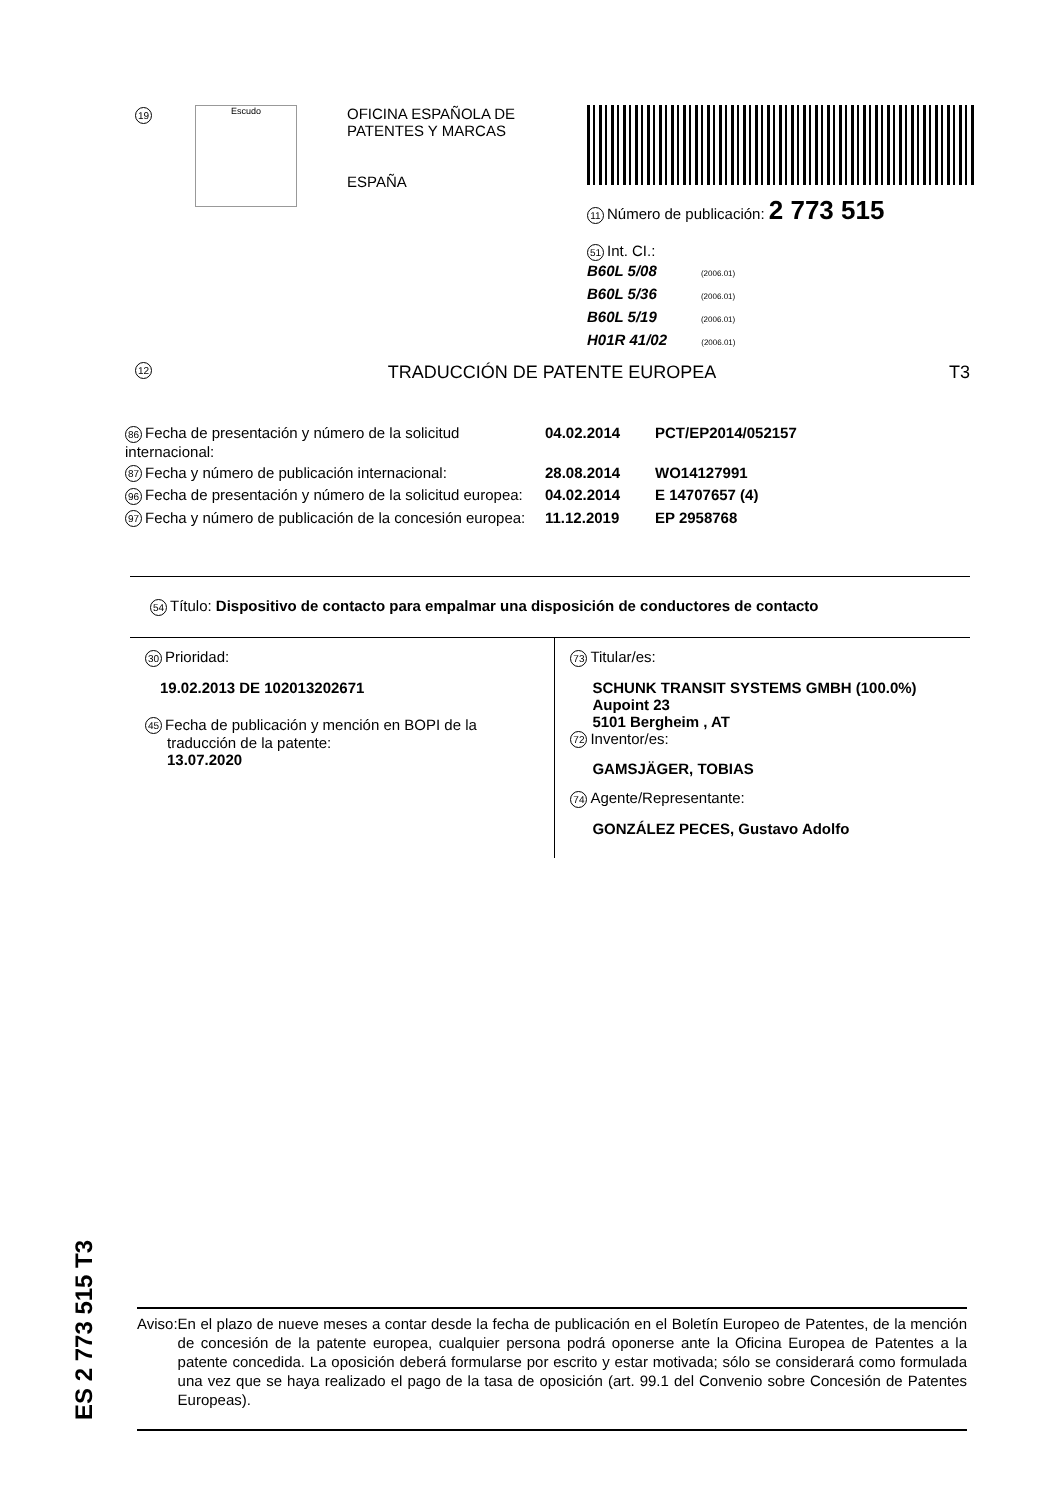19
Escudo
OFICINA ESPAÑOLA DE
PATENTES Y MARCAS
ESPAÑA
11 Número de publicación: 2 773 515
51 Int. CI.:
B60L 5/08 (2006.01)
B60L 5/36 (2006.01)
B60L 5/19 (2006.01)
H01R 41/02 (2006.01)
12 TRADUCCIÓN DE PATENTE EUROPEA T3
86 Fecha de presentación y número de la solicitud internacional:
04.02.2014 PCT/EP2014/052157
87 Fecha y número de publicación internacional:
28.08.2014 WO14127991
96 Fecha de presentación y número de la solicitud europea:
04.02.2014 E 14707657 (4)
97 Fecha y número de publicación de la concesión europea:
11.12.2019 EP 2958768
54 Título: Dispositivo de contacto para empalmar una disposición de conductores de contacto
30 Prioridad:
19.02.2013 DE 102013202671
45 Fecha de publicación y mención en BOPI de la
traducción de la patente:
13.07.2020
73 Titular/es:
SCHUNK TRANSIT SYSTEMS GMBH (100.0%)
Aupoint 23
5101 Bergheim , AT
72 Inventor/es:
GAMSJÄGER, TOBIAS
74 Agente/Representante:
GONZÁLEZ PECES, Gustavo Adolfo
ES 2 773 515 T3
Aviso: En el plazo de nueve meses a contar desde la fecha de publicación en el Boletín Europeo de Patentes, de la mención de concesión de la patente europea, cualquier persona podrá oponerse ante la Oficina Europea de Patentes a la patente concedida. La oposición deberá formularse por escrito y estar motivada; sólo se considerará como formulada una vez que se haya realizado el pago de la tasa de oposición (art. 99.1 del Convenio sobre Concesión de Patentes Europeas).